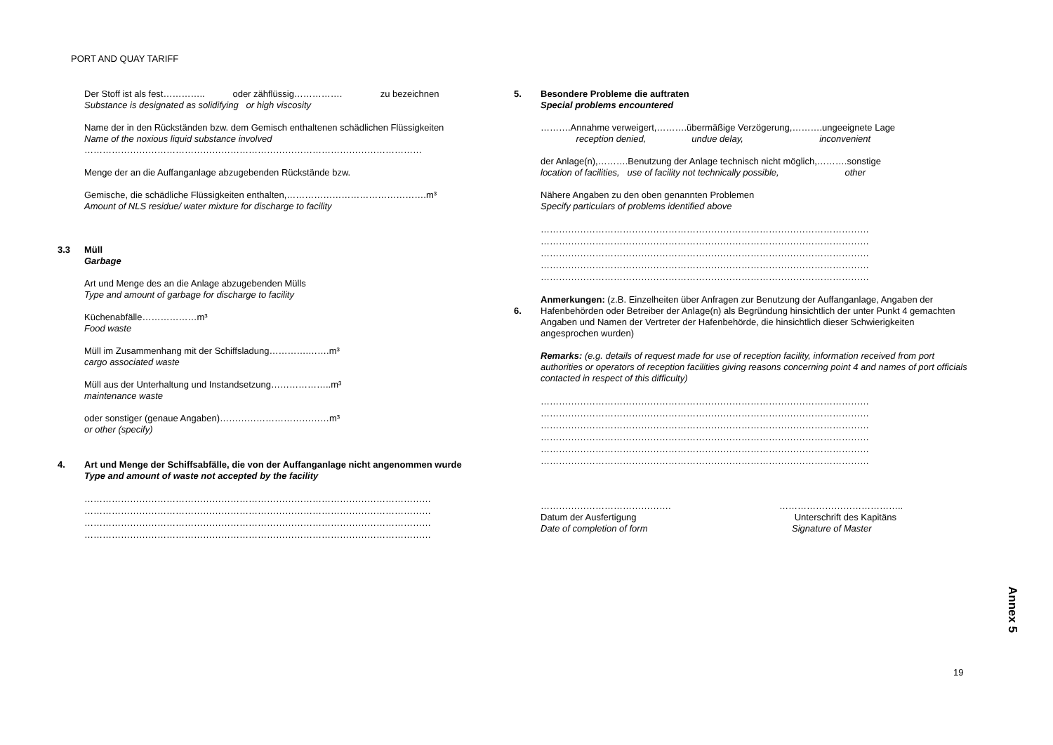PORT AND QUAY TARIFF
Der Stoff ist als fest………….. oder zähflüssig……………. zu bezeichnen
Substance is designated as solidifying or high viscosity
Name der in den Rückständen bzw. dem Gemisch enthaltenen schädlichen Flüssigkeiten
Name of the noxious liquid substance involved
…………………………………………………………………………………………………
Menge der an die Auffanganlage abzugebenden Rückstände bzw.
Gemische, die schädliche Flüssigkeiten enthalten,……………………………………….m³
Amount of NLS residue/ water mixture for discharge to facility
3.3
Müll
Garbage
Art und Menge des an die Anlage abzugebenden Mülls
Type and amount of garbage for discharge to facility
Küchenabfälle………………m³
Food waste
Müll im Zusammenhang mit der Schiffsladung………….…….m³
cargo associated waste
Müll aus der Unterhaltung und Instandsetzung………………..m³
maintenance waste
oder sonstiger (genaue Angaben)………………………………m³
or other (specify)
4.
Art und Menge der Schiffsabfälle, die von der Auffanganlage nicht angenommen wurde
Type and amount of waste not accepted by the facility
……………………………………………………………………………………………………
……………………………………………………………………………………………………
……………………………………………………………………………………………………
……………………………………………………………………………………………………
5.
Besondere Probleme die auftraten
Special problems encountered
……….Annahme verweigert,……….übermäßige Verzögerung,……….ungeeignete Lage
reception denied, undue delay, inconvenient
der Anlage(n),……….Benutzung der Anlage technisch nicht möglich,……….sonstige
location of facilities, use of facility not technically possible, other
Nähere Angaben zu den oben genannten Problemen
Specify particulars of problems identified above
………………………………………………………………………………………………
………………………………………………………………………………………………
………………………………………………………………………………………………
………………………………………………………………………………………………
………………………………………………………………………………………………
6.
Anmerkungen: (z.B. Einzelheiten über Anfragen zur Benutzung der Auffanganlage, Angaben der Hafenbehörden oder Betreiber der Anlage(n) als Begründung hinsichtlich der unter Punkt 4 gemachten Angaben und Namen der Vertreter der Hafenbehörde, die hinsichtlich dieser Schwierigkeiten angesprochen wurden)
Remarks: (e.g. details of request made for use of reception facility, information received from port authorities or operators of reception facilities giving reasons concerning point 4 and names of port officials contacted in respect of this difficulty)
………………………………………………………………………………………………
………………………………………………………………………………………………
………………………………………………………………………………………………
………………………………………………………………………………………………
………………………………………………………………………………………………
………………………………………………………………………………………………
…………………………………….
Datum der Ausfertigung
Date of completion of form
…………………………………..
Unterschrift des Kapitäns
Signature of Master
Annex 5
19